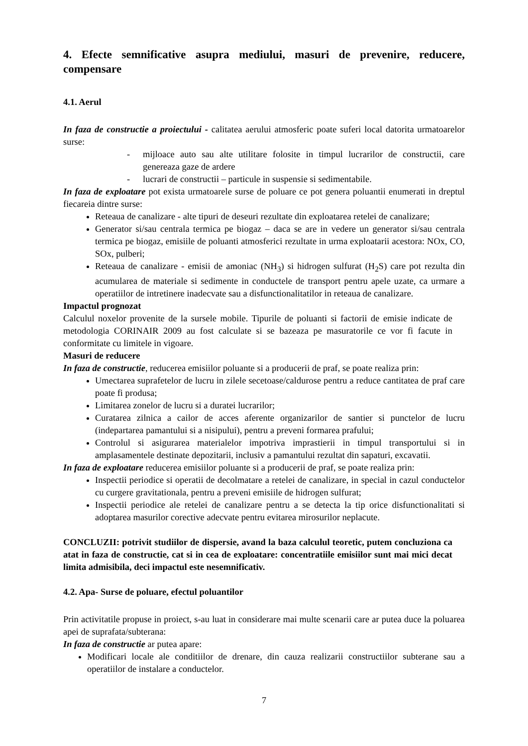4. Efecte semnificative asupra mediului, masuri de prevenire, reducere, compensare
4.1. Aerul
In faza de constructie a proiectului - calitatea aerului atmosferic poate suferi local datorita urmatoarelor surse:
- mijloace auto sau alte utilitare folosite in timpul lucrarilor de constructii, care genereaza gaze de ardere
- lucrari de constructii – particule in suspensie si sedimentabile.
In faza de exploatare pot exista urmatoarele surse de poluare ce pot genera poluantii enumerati in dreptul fiecareia dintre surse:
Reteaua de canalizare - alte tipuri de deseuri rezultate din exploatarea retelei de canalizare;
Generator si/sau centrala termica pe biogaz – daca se are in vedere un generator si/sau centrala termica pe biogaz, emisiile de poluanti atmosferici rezultate in urma exploatarii acestora: NOx, CO, SOx, pulberi;
Reteaua de canalizare - emisii de amoniac (NH<sub>3</sub>) si hidrogen sulfurat (H<sub>2</sub>S) care pot rezulta din acumularea de materiale si sedimente in conductele de transport pentru apele uzate, ca urmare a operatiilor de intretinere inadecvate sau a disfunctionalitatilor in reteaua de canalizare.
Impactul prognozat
Calculul noxelor provenite de la sursele mobile. Tipurile de poluanti si factorii de emisie indicate de metodologia CORINAIR 2009 au fost calculate si se bazeaza pe masuratorile ce vor fi facute in conformitate cu limitele in vigoare.
Masuri de reducere
In faza de constructie, reducerea emisiilor poluante si a producerii de praf, se poate realiza prin:
Umectarea suprafetelor de lucru in zilele secetoase/caldurose pentru a reduce cantitatea de praf care poate fi produsa;
Limitarea zonelor de lucru si a duratei lucrarilor;
Curatarea zilnica a cailor de acces aferente organizarilor de santier si punctelor de lucru (indepartarea pamantului si a nisipului), pentru a preveni formarea prafului;
Controlul si asigurarea materialelor impotriva imprastierii in timpul transportului si in amplasamentele destinate depozitarii, inclusiv a pamantului rezultat din sapaturi, excavatii.
In faza de exploatare reducerea emisiilor poluante si a producerii de praf, se poate realiza prin:
Inspectii periodice si operatii de decolmatare a retelei de canalizare, in special in cazul conductelor cu curgere gravitationala, pentru a preveni emisiile de hidrogen sulfurat;
Inspectii periodice ale retelei de canalizare pentru a se detecta la tip orice disfunctionalitati si adoptarea masurilor corective adecvate pentru evitarea mirosurilor neplacute.
CONCLUZII: potrivit studiilor de dispersie, avand la baza calculul teoretic, putem concluziona ca atat in faza de constructie, cat si in cea de exploatare: concentratiile emisiilor sunt mai mici decat limita admisibila, deci impactul este nesemnificativ.
4.2. Apa- Surse de poluare, efectul poluantilor
Prin activitatile propuse in proiect, s-au luat in considerare mai multe scenarii care ar putea duce la poluarea apei de suprafata/subterana:
In faza de constructie ar putea apare:
Modificari locale ale conditiilor de drenare, din cauza realizarii constructiilor subterane sau a operatiilor de instalare a conductelor.
7